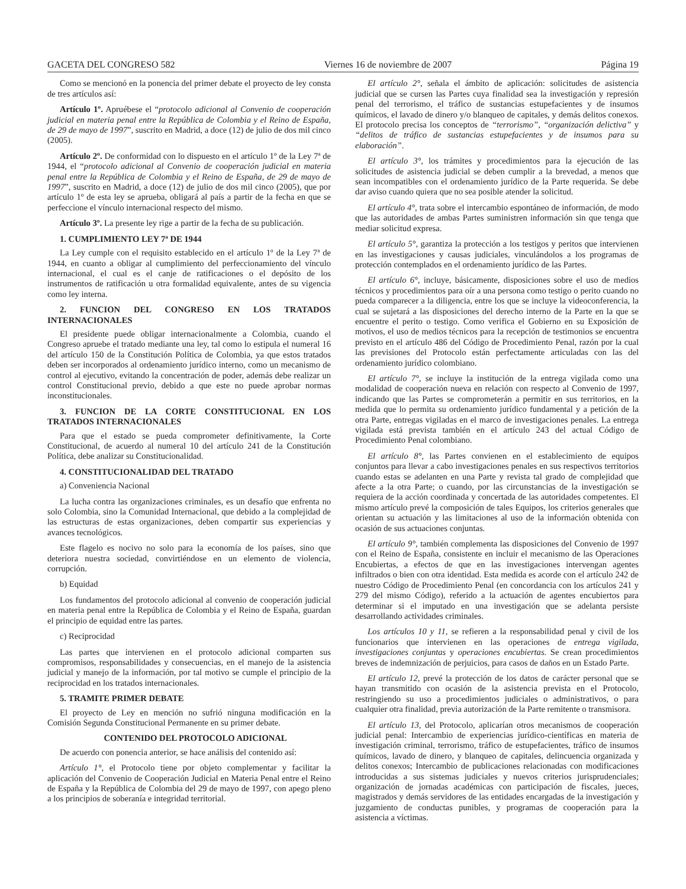GACETA DEL CONGRESO 582 Viernes 16 de noviembre de 2007 Página 19
Como se mencionó en la ponencia del primer debate el proyecto de ley consta de tres artículos así:
Artículo 1º. Apruébese el “protocolo adicional al Convenio de cooperación judicial en materia penal entre la República de Colombia y el Reino de España, de 29 de mayo de 1997”, suscrito en Madrid, a doce (12) de julio de dos mil cinco (2005).
Artículo 2º. De conformidad con lo dispuesto en el artículo 1º de la Ley 7ª de 1944, el “protocolo adicional al Convenio de cooperación judicial en materia penal entre la República de Colombia y el Reino de España, de 29 de mayo de 1997”, suscrito en Madrid, a doce (12) de julio de dos mil cinco (2005), que por artículo 1º de esta ley se aprueba, obligará al país a partir de la fecha en que se perfeccione el vínculo internacional respecto del mismo.
Artículo 3º. La presente ley rige a partir de la fecha de su publicación.
1. CUMPLIMIENTO LEY 7ª DE 1944
La Ley cumple con el requisito establecido en el artículo 1º de la Ley 7ª de 1944, en cuanto a obligar al cumplimiento del perfeccionamiento del vínculo internacional, el cual es el canje de ratificaciones o el depósito de los instrumentos de ratificación u otra formalidad equivalente, antes de su vigencia como ley interna.
2. FUNCION DEL CONGRESO EN LOS TRATADOS INTERNACIONALES
El presidente puede obligar internacionalmente a Colombia, cuando el Congreso apruebe el tratado mediante una ley, tal como lo estipula el numeral 16 del artículo 150 de la Constitución Política de Colombia, ya que estos tratados deben ser incorporados al ordenamiento jurídico interno, como un mecanismo de control al ejecutivo, evitando la concentración de poder, además debe realizar un control Constitucional previo, debido a que este no puede aprobar normas inconstitucionales.
3. FUNCION DE LA CORTE CONSTITUCIONAL EN LOS TRATADOS INTERNACIONALES
Para que el estado se pueda comprometer definitivamente, la Corte Constitucional, de acuerdo al numeral 10 del artículo 241 de la Constitución Política, debe analizar su Constitucionalidad.
4. CONSTITUCIONALIDAD DEL TRATADO
a) Conveniencia Nacional
La lucha contra las organizaciones criminales, es un desafío que enfrenta no solo Colombia, sino la Comunidad Internacional, que debido a la complejidad de las estructuras de estas organizaciones, deben compartir sus experiencias y avances tecnológicos.
Este flagelo es nocivo no solo para la economía de los países, sino que deteriora nuestra sociedad, convirtiéndose en un elemento de violencia, corrupción.
b) Equidad
Los fundamentos del protocolo adicional al convenio de cooperación judicial en materia penal entre la República de Colombia y el Reino de España, guardan el principio de equidad entre las partes.
c) Reciprocidad
Las partes que intervienen en el protocolo adicional comparten sus compromisos, responsabilidades y consecuencias, en el manejo de la asistencia judicial y manejo de la información, por tal motivo se cumple el principio de la reciprocidad en los tratados internacionales.
5. TRAMITE PRIMER DEBATE
El proyecto de Ley en mención no sufrió ninguna modificación en la Comisión Segunda Constitucional Permanente en su primer debate.
CONTENIDO DEL PROTOCOLO ADICIONAL
De acuerdo con ponencia anterior, se hace análisis del contenido así:
Artículo 1°, el Protocolo tiene por objeto complementar y facilitar la aplicación del Convenio de Cooperación Judicial en Materia Penal entre el Reino de España y la República de Colombia del 29 de mayo de 1997, con apego pleno a los principios de soberanía e integridad territorial.
El artículo 2°, señala el ámbito de aplicación: solicitudes de asistencia judicial que se cursen las Partes cuya finalidad sea la investigación y represión penal del terrorismo, el tráfico de sustancias estupefacientes y de insumos químicos, el lavado de dinero y/o blanqueo de capitales, y demás delitos conexos. El protocolo precisa los conceptos de “terrorismo”, “organización delictiva” y “delitos de tráfico de sustancias estupefacientes y de insumos para su elaboración”.
El artículo 3°, los trámites y procedimientos para la ejecución de las solicitudes de asistencia judicial se deben cumplir a la brevedad, a menos que sean incompatibles con el ordenamiento jurídico de la Parte requerida. Se debe dar aviso cuando quiera que no sea posible atender la solicitud.
El artículo 4°, trata sobre el intercambio espontáneo de información, de modo que las autoridades de ambas Partes suministren información sin que tenga que mediar solicitud expresa.
El artículo 5°, garantiza la protección a los testigos y peritos que intervienen en las investigaciones y causas judiciales, vinculándolos a los programas de protección contemplados en el ordenamiento jurídico de las Partes.
El artículo 6°, incluye, básicamente, disposiciones sobre el uso de medios técnicos y procedimientos para oír a una persona como testigo o perito cuando no pueda comparecer a la diligencia, entre los que se incluye la videoconferencia, la cual se sujetará a las disposiciones del derecho interno de la Parte en la que se encuentre el perito o testigo. Como verifica el Gobierno en su Exposición de motivos, el uso de medios técnicos para la recepción de testimonios se encuentra previsto en el artículo 486 del Código de Procedimiento Penal, razón por la cual las previsiones del Protocolo están perfectamente articuladas con las del ordenamiento jurídico colombiano.
El artículo 7°, se incluye la institución de la entrega vigilada como una modalidad de cooperación nueva en relación con respecto al Convenio de 1997, indicando que las Partes se comprometerán a permitir en sus territorios, en la medida que lo permita su ordenamiento jurídico fundamental y a petición de la otra Parte, entregas vigiladas en el marco de investigaciones penales. La entrega vigilada está prevista también en el artículo 243 del actual Código de Procedimiento Penal colombiano.
El artículo 8°, las Partes convienen en el establecimiento de equipos conjuntos para llevar a cabo investigaciones penales en sus respectivos territorios cuando estas se adelanten en una Parte y revista tal grado de complejidad que afecte a la otra Parte; o cuando, por las circunstancias de la investigación se requiera de la acción coordinada y concertada de las autoridades competentes. El mismo artículo prevé la composición de tales Equipos, los criterios generales que orientan su actuación y las limitaciones al uso de la información obtenida con ocasión de sus actuaciones conjuntas.
El artículo 9°, también complementa las disposiciones del Convenio de 1997 con el Reino de España, consistente en incluir el mecanismo de las Operaciones Encubiertas, a efectos de que en las investigaciones intervengan agentes infiltrados o bien con otra identidad. Esta medida es acorde con el artículo 242 de nuestro Código de Procedimiento Penal (en concordancia con los artículos 241 y 279 del mismo Código), referido a la actuación de agentes encubiertos para determinar si el imputado en una investigación que se adelanta persiste desarrollando actividades criminales.
Los artículos 10 y 11, se refieren a la responsabilidad penal y civil de los funcionarios que intervienen en las operaciones de entrega vigilada, investigaciones conjuntas y operaciones encubiertas. Se crean procedimientos breves de indemnización de perjuicios, para casos de daños en un Estado Parte.
El artículo 12, prevé la protección de los datos de carácter personal que se hayan transmitido con ocasión de la asistencia prevista en el Protocolo, restringiendo su uso a procedimientos judiciales o administrativos, o para cualquier otra finalidad, previa autorización de la Parte remitente o transmisora.
El artículo 13, del Protocolo, aplicarían otros mecanismos de cooperación judicial penal: Intercambio de experiencias jurídico-científicas en materia de investigación criminal, terrorismo, tráfico de estupefacientes, tráfico de insumos químicos, lavado de dinero, y blanqueo de capitales, delincuencia organizada y delitos conexos; Intercambio de publicaciones relacionadas con modificaciones introducidas a sus sistemas judiciales y nuevos criterios jurisprudenciales; organización de jornadas académicas con participación de fiscales, jueces, magistrados y demás servidores de las entidades encargadas de la investigación y juzgamiento de conductas punibles, y programas de cooperación para la asistencia a víctimas.